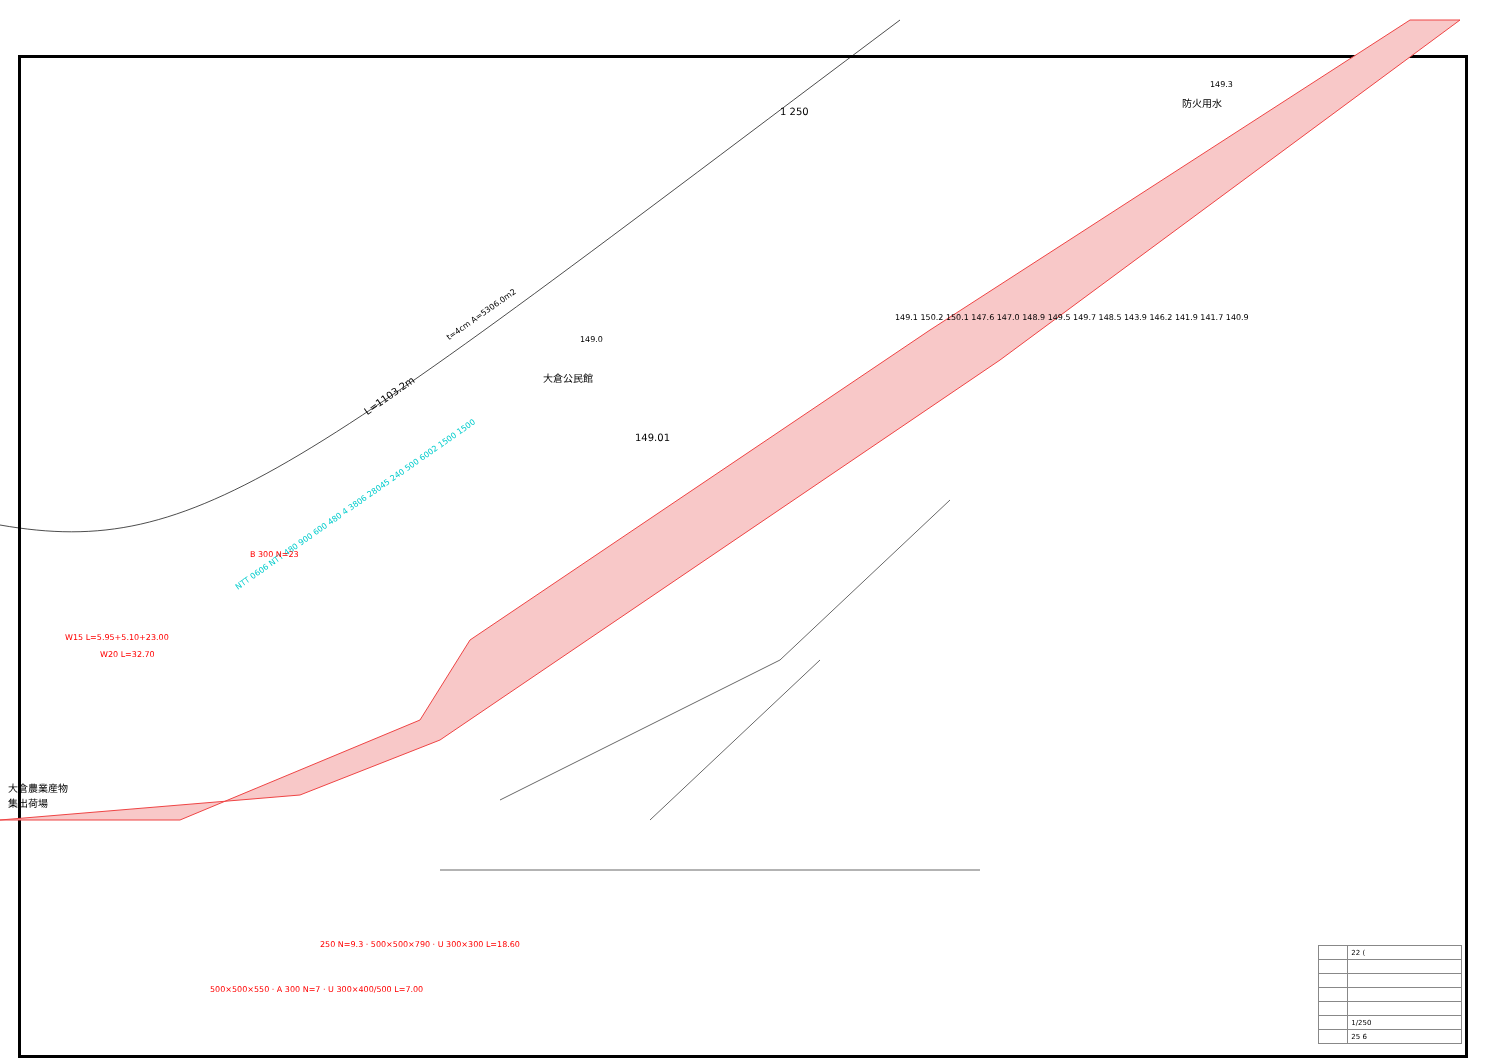1 250
大倉公民館
防火用水
大倉農業産物
集出荷場
149.01
L=1103.2m
t=4cm A=5306.0m2
NTT 0606 NTT 480 900 600 480 4 3806 28045 240 500 6002 1500 1500
B 300 N=23
W15 L=5.95+5.10+23.00
W20 L=32.70
500×500×550 · A 300 N=7 · U 300×400/500 L=7.00
250 N=9.3 · 500×500×790 · U 300×300 L=18.60
149.0
149.3
149.1 150.2 150.1 147.6 147.0 148.9 149.5 149.7 148.5 143.9 146.2 141.9 141.7 140.9
| | 22 ( |
| | 1/250 |
| | 25 6 |